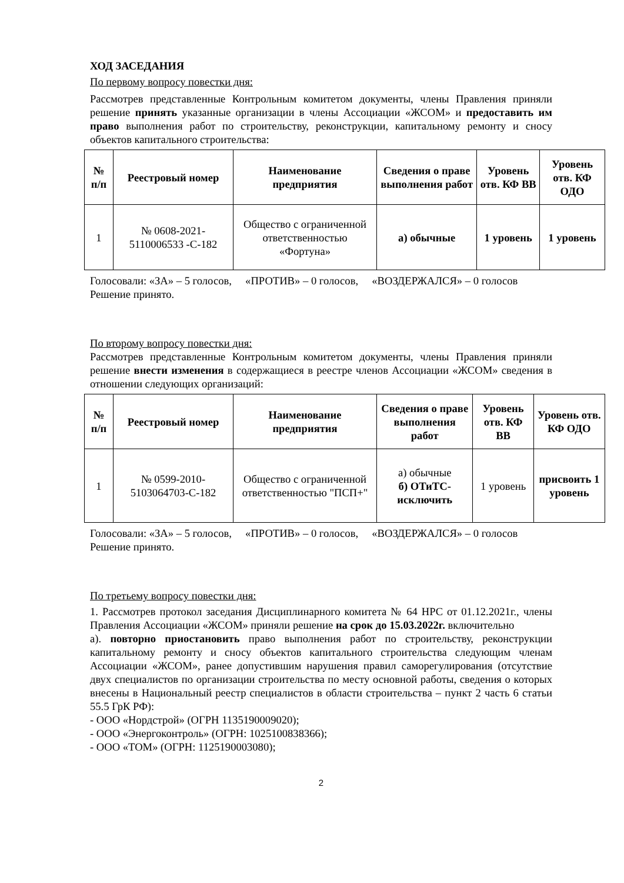ХОД ЗАСЕДАНИЯ
По первому вопросу повестки дня:
Рассмотрев представленные Контрольным комитетом документы, члены Правления приняли решение принять указанные организации в члены Ассоциации «ЖСОМ» и предоставить им право выполнения работ по строительству, реконструкции, капитальному ремонту и сносу объектов капитального строительства:
| № п/п | Реестровый номер | Наименование предприятия | Сведения о праве выполнения работ | Уровень отв. КФ ВВ | Уровень отв. КФ ОДО |
| --- | --- | --- | --- | --- | --- |
| 1 | № 0608-2021-5110006533 -С-182 | Общество с ограниченной ответственностью «Фортуна» | а) обычные | 1 уровень | 1 уровень |
Голосовали: «ЗА» – 5 голосов, «ПРОТИВ» – 0 голосов, «ВОЗДЕРЖАЛСЯ» – 0 голосов
Решение принято.
По второму вопросу повестки дня:
Рассмотрев представленные Контрольным комитетом документы, члены Правления приняли решение внести изменения в содержащиеся в реестре членов Ассоциации «ЖСОМ» сведения в отношении следующих организаций:
| № п/п | Реестровый номер | Наименование предприятия | Сведения о праве выполнения работ | Уровень отв. КФ ВВ | Уровень отв. КФ ОДО |
| --- | --- | --- | --- | --- | --- |
| 1 | № 0599-2010-5103064703-С-182 | Общество с ограниченной ответственностью "ПСП+" | а) обычные б) ОТиТС-исключить | 1 уровень | присвоить 1 уровень |
Голосовали: «ЗА» – 5 голосов, «ПРОТИВ» – 0 голосов, «ВОЗДЕРЖАЛСЯ» – 0 голосов
Решение принято.
По третьему вопросу повестки дня:
1. Рассмотрев протокол заседания Дисциплинарного комитета № 64 НРС от 01.12.2021г., члены Правления Ассоциации «ЖСОМ» приняли решение на срок до 15.03.2022г. включительно
а). повторно приостановить право выполнения работ по строительству, реконструкции капитальному ремонту и сносу объектов капитального строительства следующим членам Ассоциации «ЖСОМ», ранее допустившим нарушения правил саморегулирования (отсутствие двух специалистов по организации строительства по месту основной работы, сведения о которых внесены в Национальный реестр специалистов в области строительства – пункт 2 часть 6 статьи 55.5 ГрК РФ):
- ООО «Нордстрой» (ОГРН 1135190009020);
- ООО «Энергоконтроль» (ОГРН: 1025100838366);
- ООО «ТОМ» (ОГРН: 1125190003080);
2